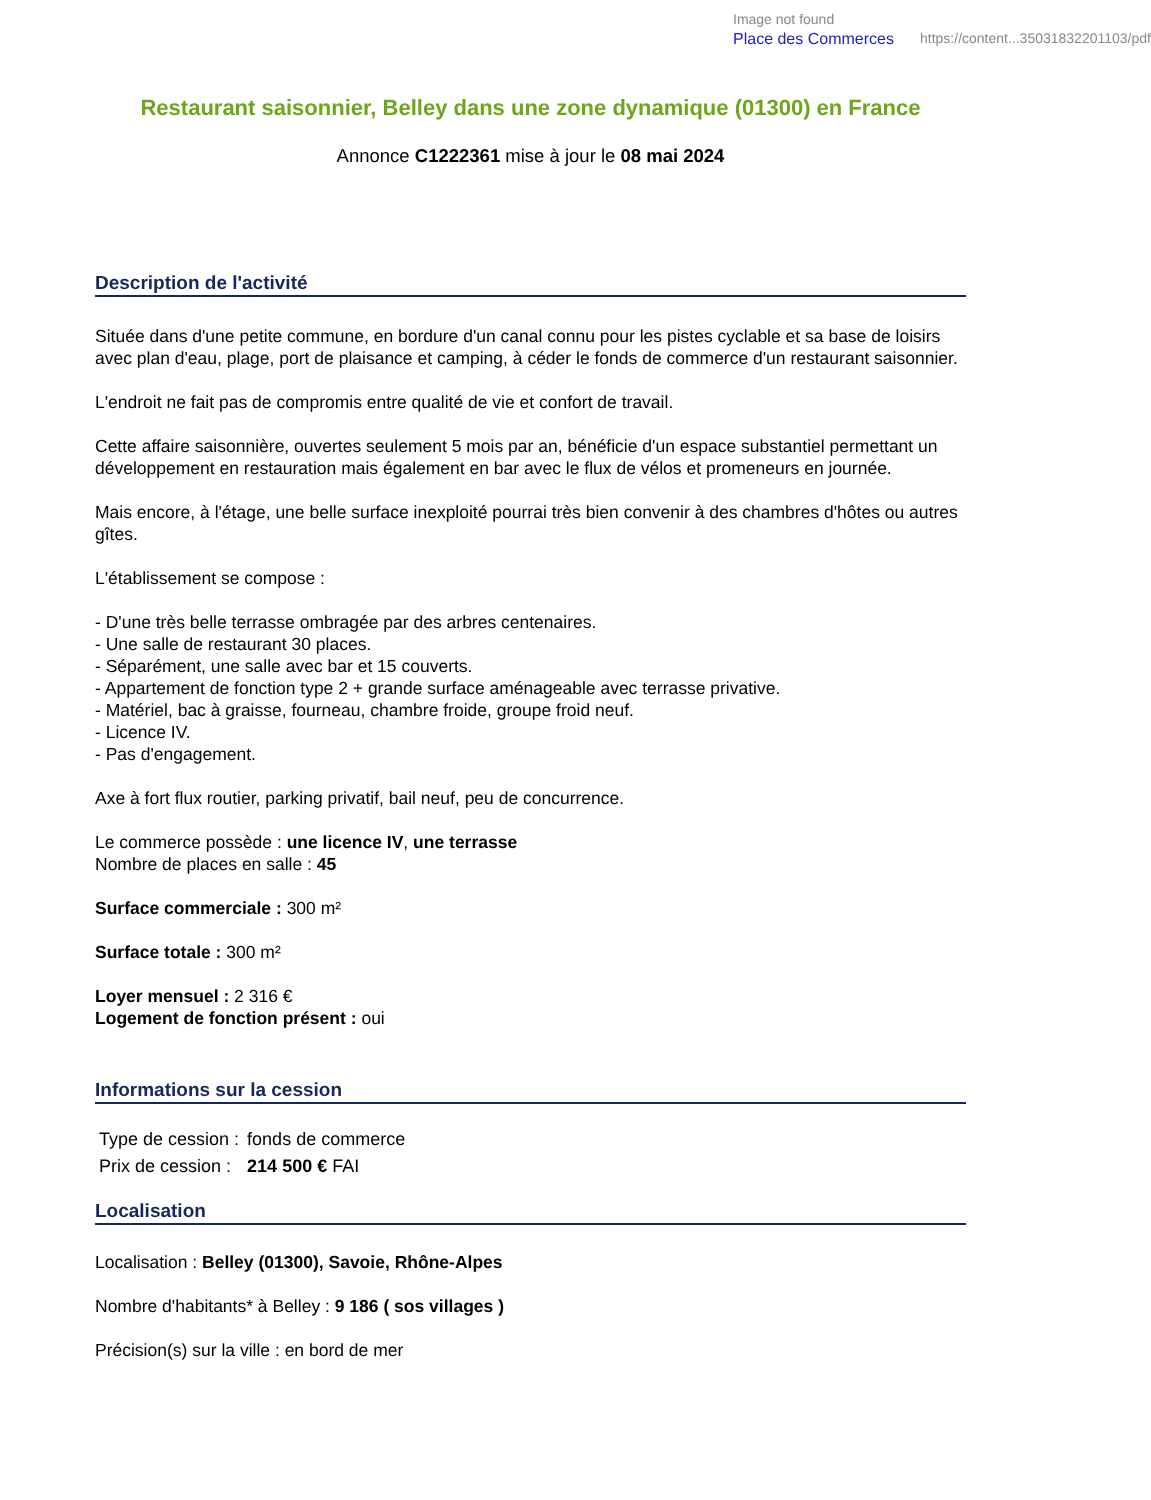Image not found
Place des Commerces https://content...35031832201103/pdf
Restaurant saisonnier, Belley dans une zone dynamique (01300) en France
Annonce C1222361 mise à jour le 08 mai 2024
Description de l'activité
Située dans d'une petite commune, en bordure d'un canal connu pour les pistes cyclable et sa base de loisirs avec plan d'eau, plage, port de plaisance et camping, à céder le fonds de commerce d'un restaurant saisonnier.
L'endroit ne fait pas de compromis entre qualité de vie et confort de travail.
Cette affaire saisonnière, ouvertes seulement 5 mois par an, bénéficie d'un espace substantiel permettant un développement en restauration mais également en bar avec le flux de vélos et promeneurs en journée.
Mais encore, à l'étage, une belle surface inexploité pourrai très bien convenir à des chambres d'hôtes ou autres gîtes.
L'établissement se compose :
- D'une très belle terrasse ombragée par des arbres centenaires.
- Une salle de restaurant 30 places.
- Séparément, une salle avec bar et 15 couverts.
- Appartement de fonction type 2 + grande surface aménageable avec terrasse privative.
- Matériel, bac à graisse, fourneau, chambre froide, groupe froid neuf.
- Licence IV.
- Pas d'engagement.
Axe à fort flux routier, parking privatif, bail neuf, peu de concurrence.
Le commerce possède : une licence IV, une terrasse
Nombre de places en salle : 45
Surface commerciale : 300 m²
Surface totale : 300 m²
Loyer mensuel : 2 316 €
Logement de fonction présent : oui
Informations sur la cession
| Type de cession : | fonds de commerce |
| Prix de cession : | 214 500 € FAI |
Localisation
Localisation : Belley (01300), Savoie, Rhône-Alpes
Nombre d'habitants* à Belley : 9 186 ( sos villages )
Précision(s) sur la ville : en bord de mer